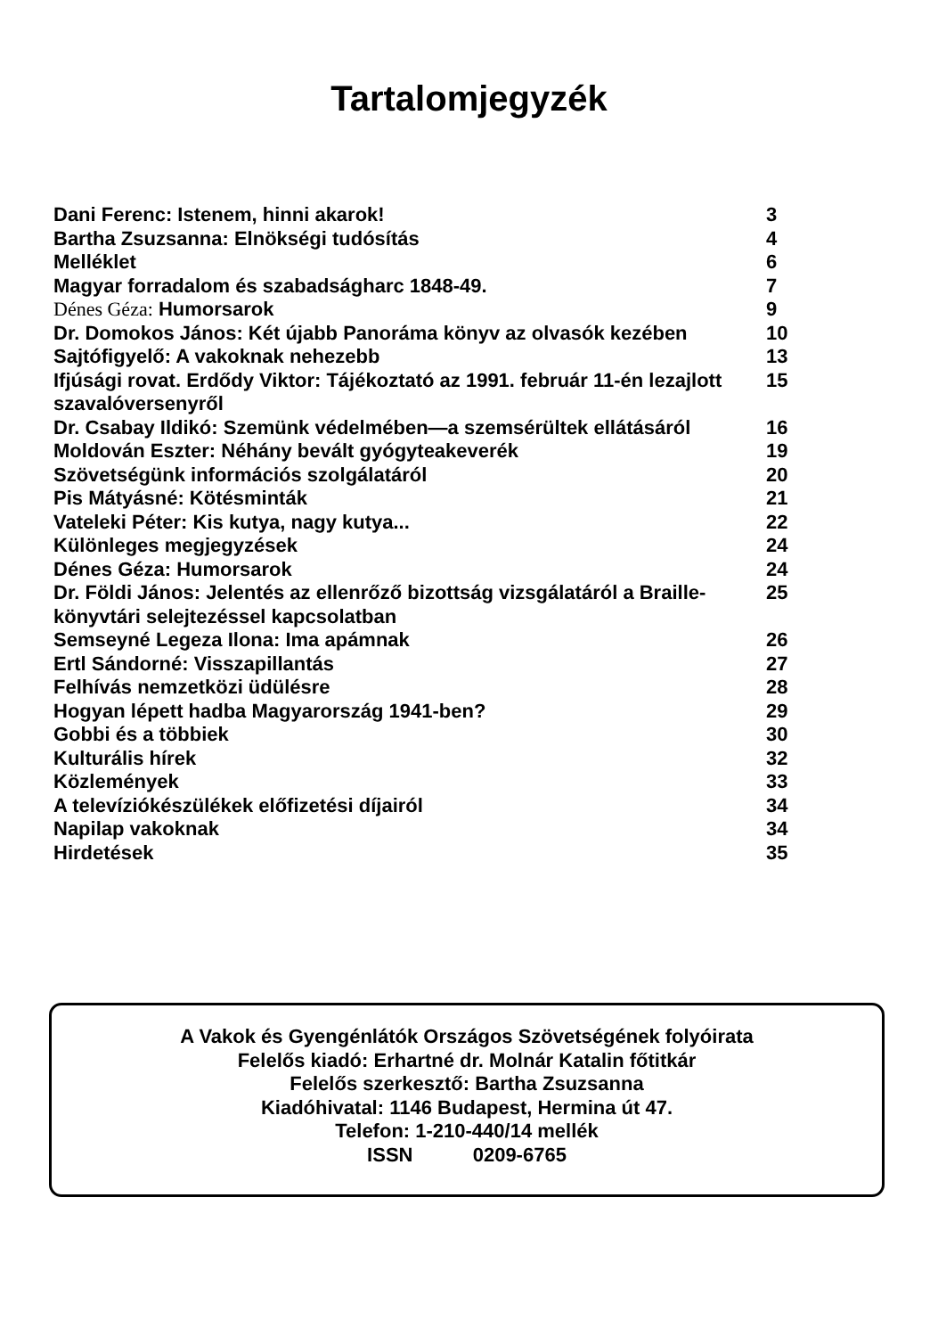Tartalomjegyzék
| Dani Ferenc: Istenem, hinni akarok! | 3 |
| Bartha Zsuzsanna: Elnökségi tudósítás | 4 |
| Melléklet | 6 |
| Magyar forradalom és szabadságharc 1848-49. | 7 |
| Dénes Géza: Humorsarok | 9 |
| Dr. Domokos János: Két újabb Panoráma könyv az olvasók kezében | 10 |
| Sajtófigyelő: A vakoknak nehezebb | 13 |
| Ifjúsági rovat. Erdődy Viktor: Tájékoztató az 1991. február 11-én lezajlott szavalóversenyről | 15 |
| Dr. Csabay Ildikó: Szemünk védelmében—a szemsérültek ellátásáról | 16 |
| Moldován Eszter: Néhány bevált gyógyteakeverék | 19 |
| Szövetségünk információs szolgálatáról | 20 |
| Pis Mátyásné: Kötésminták | 21 |
| Vateleki Péter: Kis kutya, nagy kutya... | 22 |
| Különleges megjegyzések | 24 |
| Dénes Géza: Humorsarok | 24 |
| Dr. Földi János: Jelentés az ellenrőző bizottság vizsgálatáról a Braille-könyvtári selejtezéssel kapcsolatban | 25 |
| Semseyné Legeza Ilona: Ima apámnak | 26 |
| Ertl Sándorné: Visszapillantás | 27 |
| Felhívás nemzetközi üdülésre | 28 |
| Hogyan lépett hadba Magyarország 1941-ben? | 29 |
| Gobbi és a többiek | 30 |
| Kulturális hírek | 32 |
| Közlemények | 33 |
| A televíziókészülékek előfizetési díjairól | 34 |
| Napilap vakoknak | 34 |
| Hirdetések | 35 |
A Vakok és Gyengénlátók Országos Szövetségének folyóirata
Felelős kiadó: Erhartné dr. Molnár Katalin főtitkár
Felelős szerkesztő: Bartha Zsuzsanna
Kiadóhivatal: 1146 Budapest, Hermina út 47.
Telefon: 1-210-440/14 mellék
ISSN 0209-6765